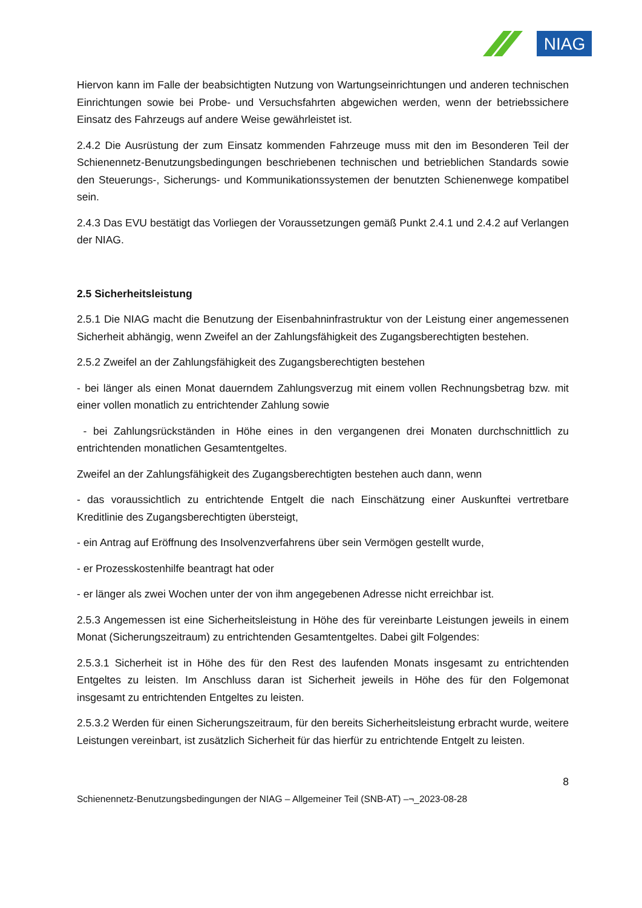NIAG
Hiervon kann im Falle der beabsichtigten Nutzung von Wartungseinrichtungen und anderen technischen Einrichtungen sowie bei Probe- und Versuchsfahrten abgewichen werden, wenn der betriebssichere Einsatz des Fahrzeugs auf andere Weise gewährleistet ist.
2.4.2 Die Ausrüstung der zum Einsatz kommenden Fahrzeuge muss mit den im Besonderen Teil der Schienennetz-Benutzungsbedingungen beschriebenen technischen und betrieblichen Standards sowie den Steuerungs-, Sicherungs- und Kommunikationssystemen der benutzten Schienenwege kompatibel sein.
2.4.3 Das EVU bestätigt das Vorliegen der Voraussetzungen gemäß Punkt 2.4.1 und 2.4.2 auf Verlangen der NIAG.
2.5 Sicherheitsleistung
2.5.1 Die NIAG macht die Benutzung der Eisenbahninfrastruktur von der Leistung einer angemessenen Sicherheit abhängig, wenn Zweifel an der Zahlungsfähigkeit des Zugangsberechtigten bestehen.
2.5.2 Zweifel an der Zahlungsfähigkeit des Zugangsberechtigten bestehen
- bei länger als einen Monat dauerndem Zahlungsverzug mit einem vollen Rechnungsbetrag bzw. mit einer vollen monatlich zu entrichtender Zahlung sowie
- bei Zahlungsrückständen in Höhe eines in den vergangenen drei Monaten durchschnittlich zu entrichtenden monatlichen Gesamtentgeltes.
Zweifel an der Zahlungsfähigkeit des Zugangsberechtigten bestehen auch dann, wenn
- das voraussichtlich zu entrichtende Entgelt die nach Einschätzung einer Auskunftei vertretbare Kreditlinie des Zugangsberechtigten übersteigt,
- ein Antrag auf Eröffnung des Insolvenzverfahrens über sein Vermögen gestellt wurde,
- er Prozesskostenhilfe beantragt hat oder
- er länger als zwei Wochen unter der von ihm angegebenen Adresse nicht erreichbar ist.
2.5.3 Angemessen ist eine Sicherheitsleistung in Höhe des für vereinbarte Leistungen jeweils in einem Monat (Sicherungszeitraum) zu entrichtenden Gesamtentgeltes. Dabei gilt Folgendes:
2.5.3.1 Sicherheit ist in Höhe des für den Rest des laufenden Monats insgesamt zu entrichtenden Entgeltes zu leisten. Im Anschluss daran ist Sicherheit jeweils in Höhe des für den Folgemonat insgesamt zu entrichtenden Entgeltes zu leisten.
2.5.3.2 Werden für einen Sicherungszeitraum, für den bereits Sicherheitsleistung erbracht wurde, weitere Leistungen vereinbart, ist zusätzlich Sicherheit für das hierfür zu entrichtende Entgelt zu leisten.
8
Schienennetz-Benutzungsbedingungen der NIAG – Allgemeiner Teil (SNB-AT) –¬_2023-08-28